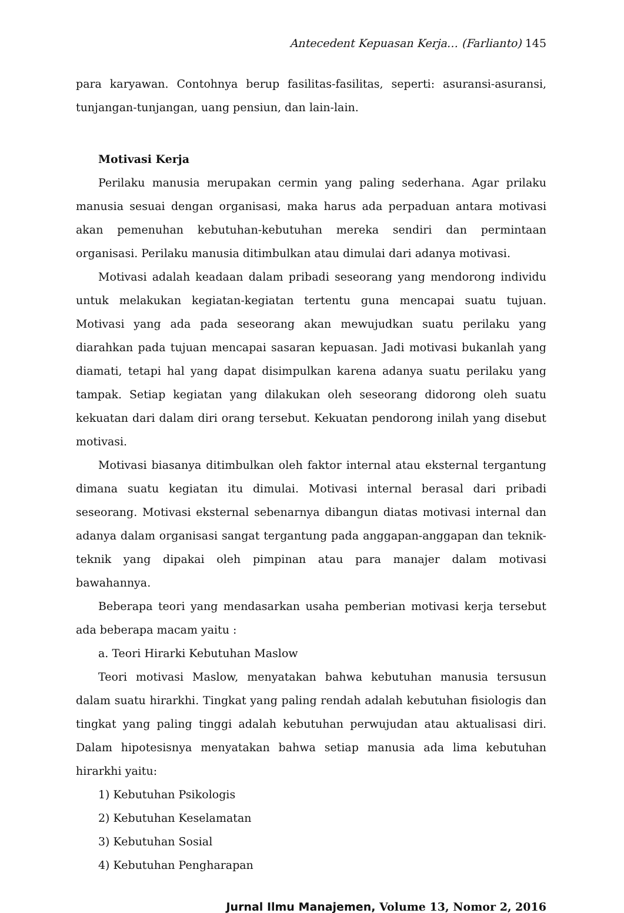Antecedent Kepuasan Kerja… (Farlianto) 145
para karyawan. Contohnya berup fasilitas-fasilitas, seperti: asuransi-asuransi, tunjangan-tunjangan, uang pensiun, dan lain-lain.
Motivasi Kerja
Perilaku manusia merupakan cermin yang paling sederhana. Agar prilaku manusia sesuai dengan organisasi, maka harus ada perpaduan antara motivasi akan pemenuhan kebutuhan-kebutuhan mereka sendiri dan permintaan organisasi. Perilaku manusia ditimbulkan atau dimulai dari adanya motivasi.
Motivasi adalah keadaan dalam pribadi seseorang yang mendorong individu untuk melakukan kegiatan-kegiatan tertentu guna mencapai suatu tujuan. Motivasi yang ada pada seseorang akan mewujudkan suatu perilaku yang diarahkan pada tujuan mencapai sasaran kepuasan. Jadi motivasi bukanlah yang diamati, tetapi hal yang dapat disimpulkan karena adanya suatu perilaku yang tampak. Setiap kegiatan yang dilakukan oleh seseorang didorong oleh suatu kekuatan dari dalam diri orang tersebut. Kekuatan pendorong inilah yang disebut motivasi.
Motivasi biasanya ditimbulkan oleh faktor internal atau eksternal tergantung dimana suatu kegiatan itu dimulai. Motivasi internal berasal dari pribadi seseorang. Motivasi eksternal sebenarnya dibangun diatas motivasi internal dan adanya dalam organisasi sangat tergantung pada anggapan-anggapan dan teknik-teknik yang dipakai oleh pimpinan atau para manajer dalam motivasi bawahannya.
Beberapa teori yang mendasarkan usaha pemberian motivasi kerja tersebut ada beberapa macam yaitu :
a. Teori Hirarki Kebutuhan Maslow
Teori motivasi Maslow, menyatakan bahwa kebutuhan manusia tersusun dalam suatu hirarkhi. Tingkat yang paling rendah adalah kebutuhan fisiologis dan tingkat yang paling tinggi adalah kebutuhan perwujudan atau aktualisasi diri. Dalam hipotesisnya menyatakan bahwa setiap manusia ada lima kebutuhan hirarkhi yaitu:
1) Kebutuhan Psikologis
2) Kebutuhan Keselamatan
3) Kebutuhan Sosial
4) Kebutuhan Pengharapan
Jurnal Ilmu Manajemen, Volume 13, Nomor 2, 2016